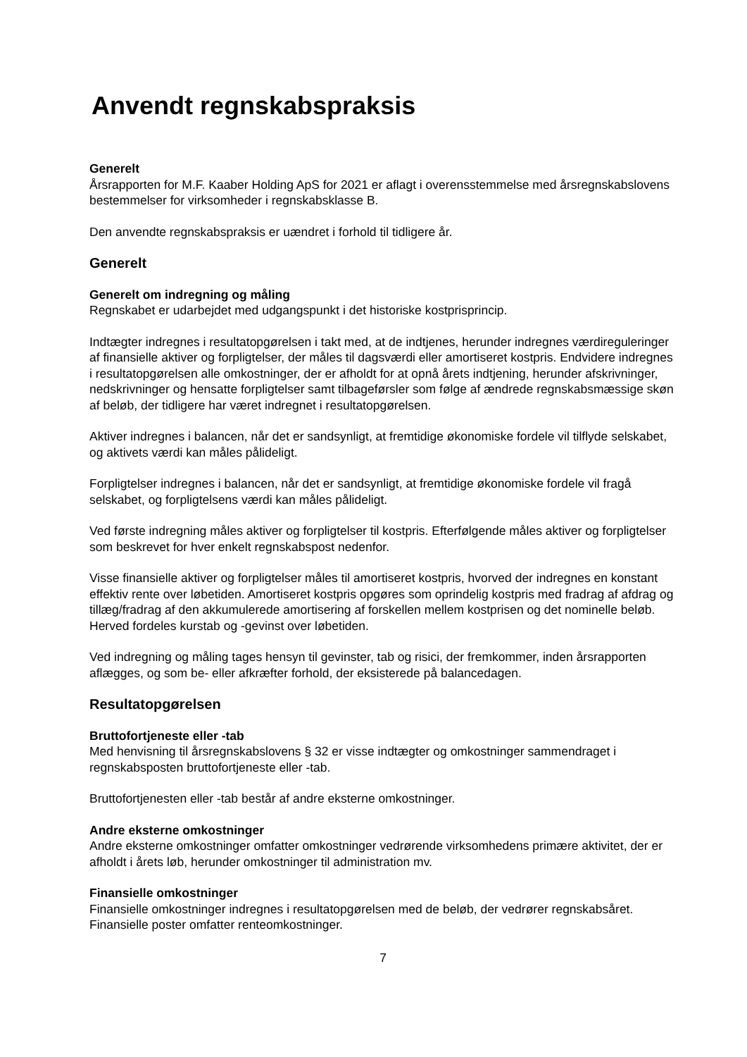Anvendt regnskabspraksis
Generelt
Årsrapporten for M.F. Kaaber Holding ApS for 2021 er aflagt i overensstemmelse med årsregnskabslovens bestemmelser for virksomheder i regnskabsklasse B.
Den anvendte regnskabspraksis er uændret i forhold til tidligere år.
Generelt
Generelt om indregning og måling
Regnskabet er udarbejdet med udgangspunkt i det historiske kostprisprincip.
Indtægter indregnes i resultatopgørelsen i takt med, at de indtjenes, herunder indregnes værdireguleringer af finansielle aktiver og forpligtelser, der måles til dagsværdi eller amortiseret kostpris. Endvidere indregnes i resultatopgørelsen alle omkostninger, der er afholdt for at opnå årets indtjening, herunder afskrivninger, nedskrivninger og hensatte forpligtelser samt tilbageførsler som følge af ændrede regnskabsmæssige skøn af beløb, der tidligere har været indregnet i resultatopgørelsen.
Aktiver indregnes i balancen, når det er sandsynligt, at fremtidige økonomiske fordele vil tilflyde selskabet, og aktivets værdi kan måles pålideligt.
Forpligtelser indregnes i balancen, når det er sandsynligt, at fremtidige økonomiske fordele vil fragå selskabet, og forpligtelsens værdi kan måles pålideligt.
Ved første indregning måles aktiver og forpligtelser til kostpris. Efterfølgende måles aktiver og forpligtelser som beskrevet for hver enkelt regnskabspost nedenfor.
Visse finansielle aktiver og forpligtelser måles til amortiseret kostpris, hvorved der indregnes en konstant effektiv rente over løbetiden. Amortiseret kostpris opgøres som oprindelig kostpris med fradrag af afdrag og tillæg/fradrag af den akkumulerede amortisering af forskellen mellem kostprisen og det nominelle beløb. Herved fordeles kurstab og -gevinst over løbetiden.
Ved indregning og måling tages hensyn til gevinster, tab og risici, der fremkommer, inden årsrapporten aflægges, og som be- eller afkræfter forhold, der eksisterede på balancedagen.
Resultatopgørelsen
Bruttofortjeneste eller -tab
Med henvisning til årsregnskabslovens § 32 er visse indtægter og omkostninger sammendraget i regnskabsposten bruttofortjeneste eller -tab.
Bruttofortjenesten eller -tab består af andre eksterne omkostninger.
Andre eksterne omkostninger
Andre eksterne omkostninger omfatter omkostninger vedrørende virksomhedens primære aktivitet, der er afholdt i årets løb, herunder omkostninger til administration mv.
Finansielle omkostninger
Finansielle omkostninger indregnes i resultatopgørelsen med de beløb, der vedrører regnskabsåret. Finansielle poster omfatter renteomkostninger.
7